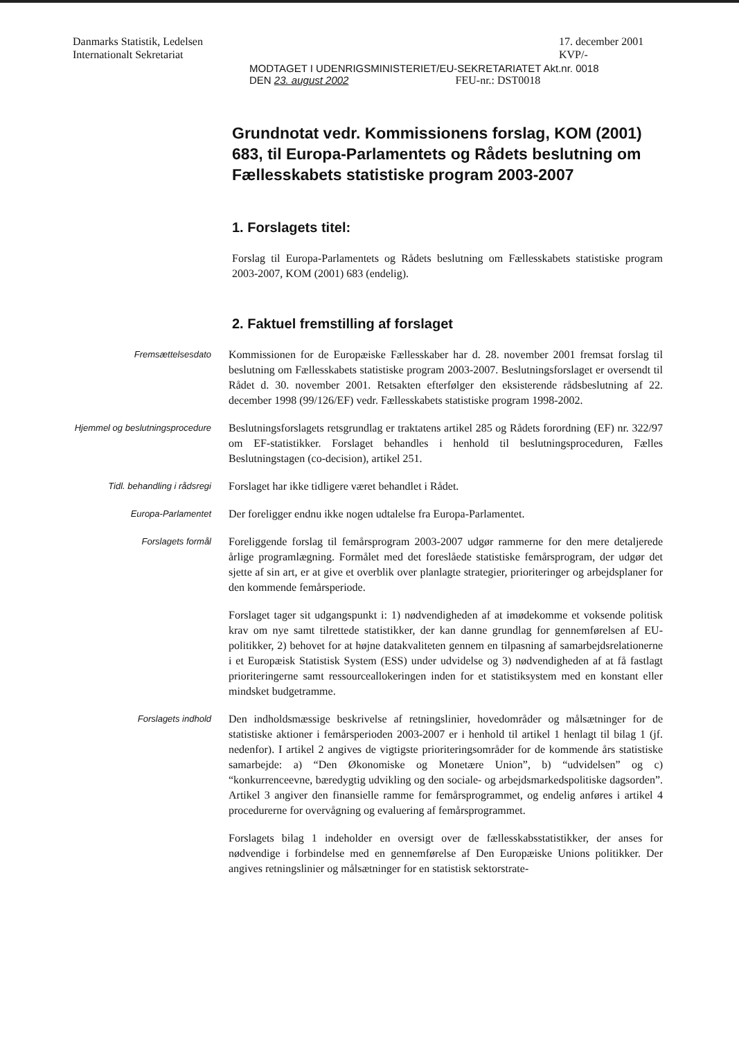Danmarks Statistik, Ledelsen
Internationalt Sekretariat
17. december 2001
KVP/-
MODTAGET I UDENRIGSMINISTERIET/EU-SEKRETARIATET Akt.nr. 0018
DEN 23. august 2002 FEU-nr.: DST0018
Grundnotat vedr. Kommissionens forslag, KOM (2001) 683, til Europa-Parlamentets og Rådets beslutning om Fællesskabets statistiske program 2003-2007
1. Forslagets titel:
Forslag til Europa-Parlamentets og Rådets beslutning om Fællesskabets statistiske program 2003-2007, KOM (2001) 683 (endelig).
2. Faktuel fremstilling af forslaget
Fremsættelsesdato
Kommissionen for de Europæiske Fællesskaber har d. 28. november 2001 fremsat forslag til beslutning om Fællesskabets statistiske program 2003-2007. Beslutningsforslaget er oversendt til Rådet d. 30. november 2001. Retsakten efterfølger den eksisterende rådsbeslutning af 22. december 1998 (99/126/EF) vedr. Fællesskabets statistiske program 1998-2002.
Hjemmel og beslutningsprocedure
Beslutningsforslagets retsgrundlag er traktatens artikel 285 og Rådets forordning (EF) nr. 322/97 om EF-statistikker. Forslaget behandles i henhold til beslutningsproceduren, Fælles Beslutningstagen (co-decision), artikel 251.
Tidl. behandling i rådsregi
Forslaget har ikke tidligere været behandlet i Rådet.
Europa-Parlamentet
Der foreligger endnu ikke nogen udtalelse fra Europa-Parlamentet.
Forslagets formål
Foreliggende forslag til femårsprogram 2003-2007 udgør rammerne for den mere detaljerede årlige programlægning. Formålet med det foreslåede statistiske femårsprogram, der udgør det sjette af sin art, er at give et overblik over planlagte strategier, prioriteringer og arbejdsplaner for den kommende femårsperiode.
Forslaget tager sit udgangspunkt i: 1) nødvendigheden af at imødekomme et voksende politisk krav om nye samt tilrettede statistikker, der kan danne grundlag for gennemførelsen af EU-politikker, 2) behovet for at højne datakvaliteten gennem en tilpasning af samarbejdsrelationerne i et Europæisk Statistisk System (ESS) under udvidelse og 3) nødvendigheden af at få fastlagt prioriteringerne samt ressourceallokeringen inden for et statistiksystem med en konstant eller mindsket budgetramme.
Forslagets indhold
Den indholdsmæssige beskrivelse af retningslinier, hovedområder og målsætninger for de statistiske aktioner i femårsperioden 2003-2007 er i henhold til artikel 1 henlagt til bilag 1 (jf. nedenfor). I artikel 2 angives de vigtigste prioriteringsområder for de kommende års statistiske samarbejde: a) “Den Økonomiske og Monetære Union”, b) “udvidelsen” og c) “konkurrenceevne, bæredygtig udvikling og den sociale- og arbejdsmarkedspolitiske dagsorden”. Artikel 3 angiver den finansielle ramme for femårsprogrammet, og endelig anføres i artikel 4 procedurerne for overvågning og evaluering af femårsprogrammet.
Forslagets bilag 1 indeholder en oversigt over de fællesskabsstatistikker, der anses for nødvendige i forbindelse med en gennemførelse af Den Europæiske Unions politikker. Der angives retningslinier og målsætninger for en statistisk sektorstrate-